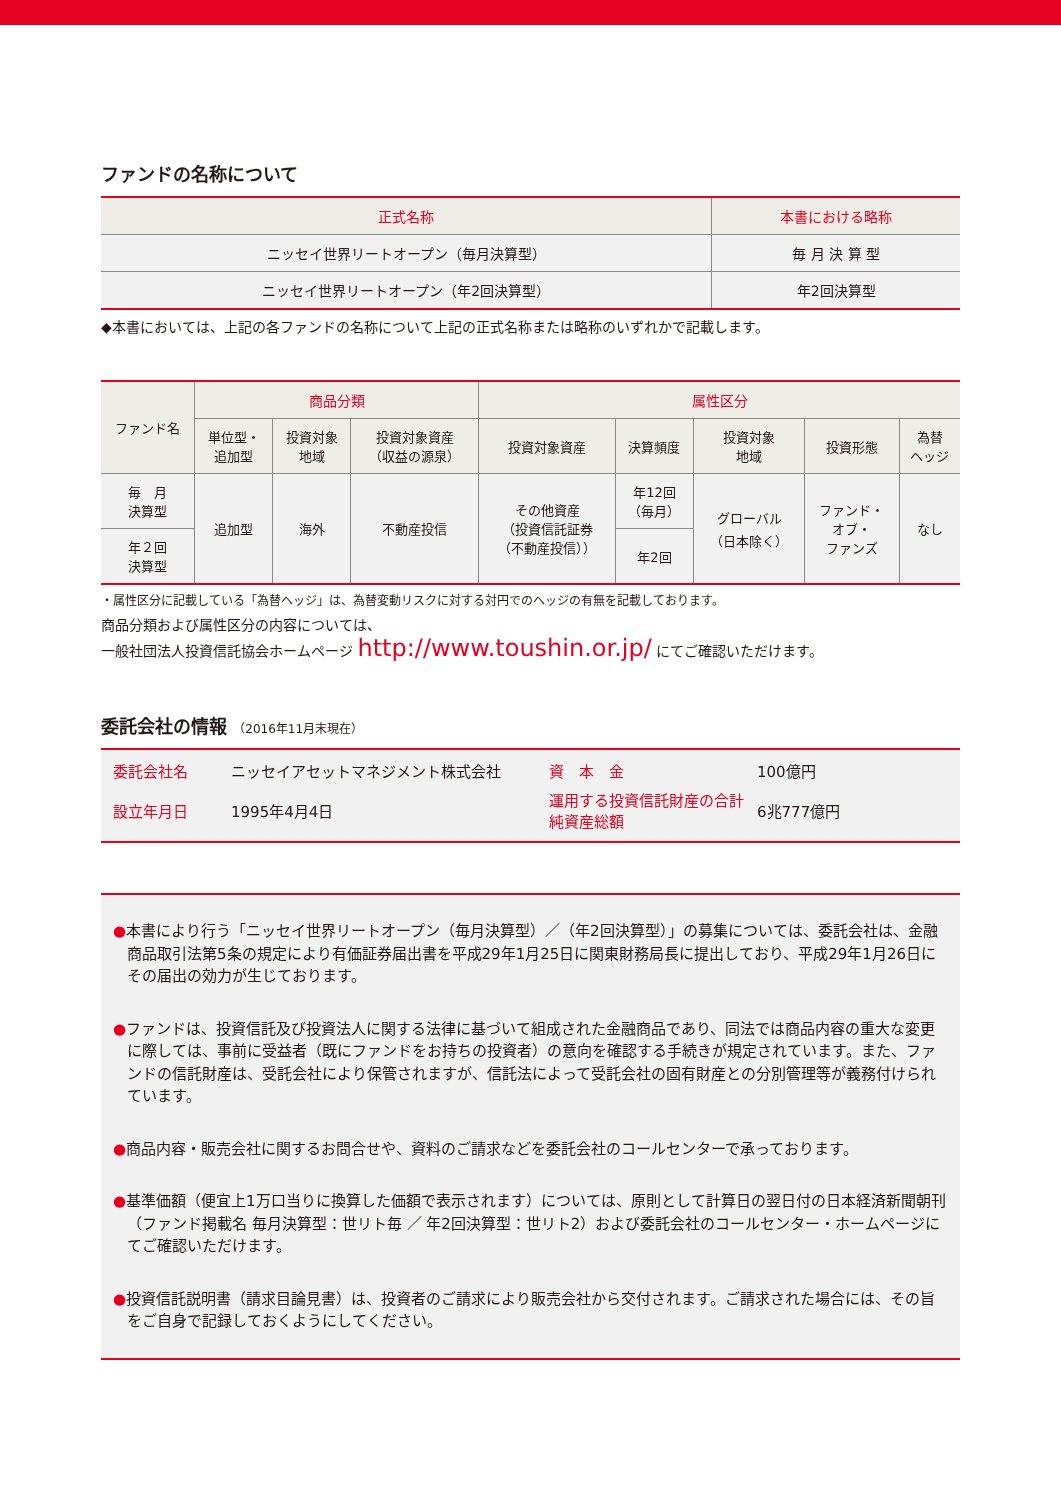ファンドの名称について
| 正式名称 | 本書における略称 |
| --- | --- |
| ニッセイ世界リートオープン（毎月決算型） | 毎 月 決 算 型 |
| ニッセイ世界リートオープン（年2回決算型） | 年2回決算型 |
◆本書においては、上記の各ファンドの名称について上記の正式名称または略称のいずれかで記載します。
| ファンド名 | 商品分類 | | | 属性区分 | | | | |
| --- | --- | --- | --- | --- | --- | --- | --- | --- |
| | 単位型・ 追加型 | 投資対象 地域 | 投資対象資産 （収益の源泉） | 投資対象資産 | 決算頻度 | 投資対象 地域 | 投資形態 | 為替 ヘッジ |
| 毎 月 決算型 | 追加型 | 海外 | 不動産投信 | その他資産 （投資信託証券 （不動産投信）） | 年12回 （毎月） | グローバル （日本除く） | ファンド・ オブ・ ファンズ | なし |
| 年２回 決算型 | | | | | 年2回 | | | |
・属性区分に記載している「為替ヘッジ」は、為替変動リスクに対する対円でのヘッジの有無を記載しております。
商品分類および属性区分の内容については、
一般社団法人投資信託協会ホームページ http://www.toushin.or.jp/ にてご確認いただけます。
委託会社の情報 （2016年11月末現在）
委託会社名 ニッセイアセットマネジメント株式会社 資　本　金 100億円 設立年月日 1995年4月4日 運用する投資信託財産の合計純資産総額 6兆777億円
●本書により行う「ニッセイ世界リートオープン（毎月決算型）／（年2回決算型）」の募集については、委託会社は、金融商品取引法第5条の規定により有価証券届出書を平成29年1月25日に関東財務局長に提出しており、平成29年1月26日にその届出の効力が生じております。
●ファンドは、投資信託及び投資法人に関する法律に基づいて組成された金融商品であり、同法では商品内容の重大な変更に際しては、事前に受益者（既にファンドをお持ちの投資者）の意向を確認する手続きが規定されています。また、ファンドの信託財産は、受託会社により保管されますが、信託法によって受託会社の固有財産との分別管理等が義務付けられています。
●商品内容・販売会社に関するお問合せや、資料のご請求などを委託会社のコールセンターで承っております。
●基準価額（便宜上1万口当りに換算した価額で表示されます）については、原則として計算日の翌日付の日本経済新聞朝刊（ファンド掲載名 毎月決算型：世リト毎 ／ 年2回決算型：世リト2）および委託会社のコールセンター・ホームページにてご確認いただけます。
●投資信託説明書（請求目論見書）は、投資者のご請求により販売会社から交付されます。ご請求された場合には、その旨をご自身で記録しておくようにしてください。